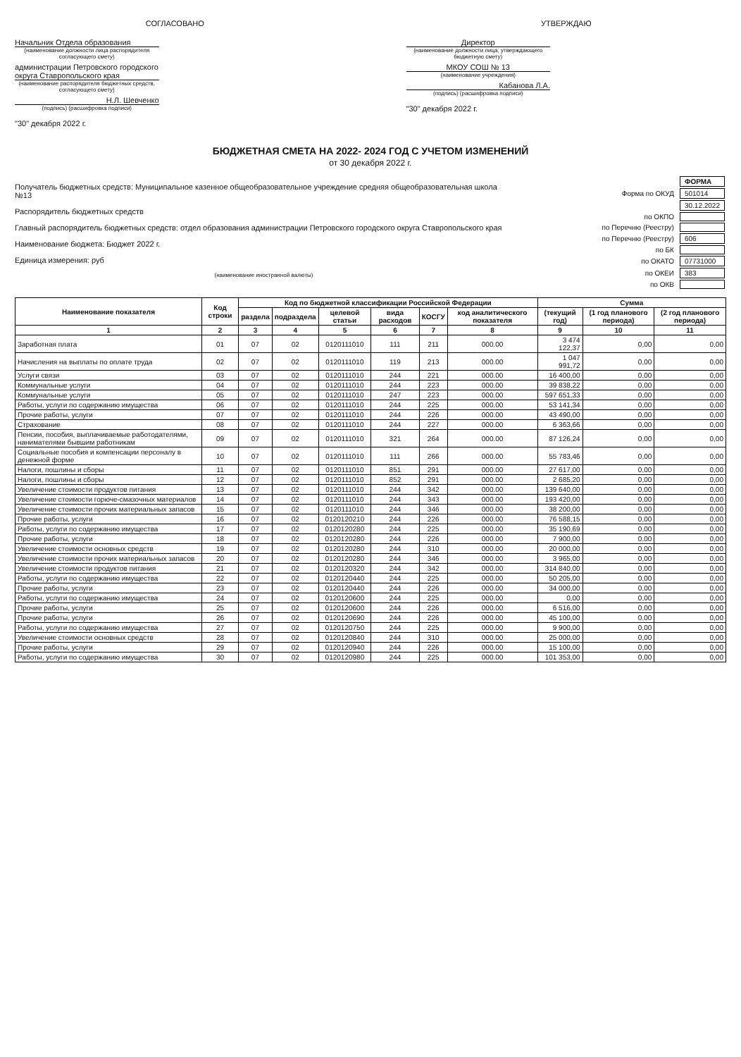СОГЛАСОВАНО
Начальник Отдела образования
(наименование должности лица распорядителя согласующего смету)
администрации Петровского городского округа Ставропольского края
(наименование распорядителя бюджетных средств, согласующего смету)
Н.Л. Шевченко
(подпись) (расшифровка подписи)
"30" декабря 2022 г.
УТВЕРЖДАЮ
Директор
(наименование должности лица, утверждающего бюджетную смету)
МКОУ СОШ № 13
(наименование учреждения)
Кабанова Л.А.
(подпись) (расшифровка подписи)
"30" декабря 2022 г.
БЮДЖЕТНАЯ СМЕТА НА 2022- 2024 ГОД С УЧЕТОМ ИЗМЕНЕНИЙ
от 30 декабря 2022 г.
Получатель бюджетных средств: Муниципальное казенное общеобразовательное учреждение средняя общеобразовательная школа №13
Распорядитель бюджетных средств
Главный распорядитель бюджетных средств: отдел образования администрации Петровского городского округа Ставропольского края
Наименование бюджета: Бюджет 2022 г.
Единица измерения: руб
(наименование иностранной валюты)
| | ФОРМА |
| Форма по ОКУД | 501014 |
| | 30.12.2022 |
| по ОКПО | |
| по Перечню (Реестру) | |
| по Перечню (Реестру) | 606 |
| по БК | |
| по ОКАТО | 07731000 |
| по ОКЕИ | 383 |
| по ОКВ | |
| Наименование показателя | Код строки | Код по бюджетной классификации Российской Федерации | | | | | | Сумма | | |
| --- | --- | --- | --- | --- | --- | --- | --- | --- | --- | --- |
| | | раздела | подраздела | целевой статьи | вида расходов | КОСГУ | код аналитического показателя | (текущий год) | (1 год планового периода) | (2 год планового периода) |
| 1 | 2 | 3 | 4 | 5 | 6 | 7 | 8 | 9 | 10 | 11 |
| Заработная плата | 01 | 07 | 02 | 0120111010 | 111 | 211 | 000.00 | 3 474 122,37 | 0,00 | 0,00 |
| Начисления на выплаты по оплате труда | 02 | 07 | 02 | 0120111010 | 119 | 213 | 000.00 | 1 047 991,72 | 0,00 | 0,00 |
| Услуги связи | 03 | 07 | 02 | 0120111010 | 244 | 221 | 000.00 | 16 400,00 | 0,00 | 0,00 |
| Коммунальные услуги | 04 | 07 | 02 | 0120111010 | 244 | 223 | 000.00 | 39 838,22 | 0,00 | 0,00 |
| Коммунальные услуги | 05 | 07 | 02 | 0120111010 | 247 | 223 | 000.00 | 597 651,33 | 0,00 | 0,00 |
| Работы, услуги по содержанию имущества | 06 | 07 | 02 | 0120111010 | 244 | 225 | 000.00 | 53 141,34 | 0,00 | 0,00 |
| Прочие работы, услуги | 07 | 07 | 02 | 0120111010 | 244 | 226 | 000.00 | 43 490,00 | 0,00 | 0,00 |
| Страхование | 08 | 07 | 02 | 0120111010 | 244 | 227 | 000.00 | 6 363,66 | 0,00 | 0,00 |
| Пенсии, пособия, выплачиваемые работодателями, нанимателями бывшим работникам | 09 | 07 | 02 | 0120111010 | 321 | 264 | 000.00 | 87 126,24 | 0,00 | 0,00 |
| Социальные пособия и компенсации персоналу в денежной форме | 10 | 07 | 02 | 0120111010 | 111 | 266 | 000.00 | 55 783,46 | 0,00 | 0,00 |
| Налоги, пошлины и сборы | 11 | 07 | 02 | 0120111010 | 851 | 291 | 000.00 | 27 617,00 | 0,00 | 0,00 |
| Налоги, пошлины и сборы | 12 | 07 | 02 | 0120111010 | 852 | 291 | 000.00 | 2 685,20 | 0,00 | 0,00 |
| Увеличение стоимости продуктов питания | 13 | 07 | 02 | 0120111010 | 244 | 342 | 000.00 | 139 640,00 | 0,00 | 0,00 |
| Увеличение стоимости горюче-смазочных материалов | 14 | 07 | 02 | 0120111010 | 244 | 343 | 000.00 | 193 420,00 | 0,00 | 0,00 |
| Увеличение стоимости прочих материальных запасов | 15 | 07 | 02 | 0120111010 | 244 | 346 | 000.00 | 38 200,00 | 0,00 | 0,00 |
| Прочие работы, услуги | 16 | 07 | 02 | 0120120210 | 244 | 226 | 000.00 | 76 588,15 | 0,00 | 0,00 |
| Работы, услуги по содержанию имущества | 17 | 07 | 02 | 0120120280 | 244 | 225 | 000.00 | 35 190,69 | 0,00 | 0,00 |
| Прочие работы, услуги | 18 | 07 | 02 | 0120120280 | 244 | 226 | 000.00 | 7 900,00 | 0,00 | 0,00 |
| Увеличение стоимости основных средств | 19 | 07 | 02 | 0120120280 | 244 | 310 | 000.00 | 20 000,00 | 0,00 | 0,00 |
| Увеличение стоимости прочих материальных запасов | 20 | 07 | 02 | 0120120280 | 244 | 346 | 000.00 | 3 965,00 | 0,00 | 0,00 |
| Увеличение стоимости продуктов питания | 21 | 07 | 02 | 0120120320 | 244 | 342 | 000.00 | 314 840,00 | 0,00 | 0,00 |
| Работы, услуги по содержанию имущества | 22 | 07 | 02 | 0120120440 | 244 | 225 | 000.00 | 50 205,00 | 0,00 | 0,00 |
| Прочие работы, услуги | 23 | 07 | 02 | 0120120440 | 244 | 226 | 000.00 | 34 000,00 | 0,00 | 0,00 |
| Работы, услуги по содержанию имущества | 24 | 07 | 02 | 0120120600 | 244 | 225 | 000.00 | 0,00 | 0,00 | 0,00 |
| Прочие работы, услуги | 25 | 07 | 02 | 0120120600 | 244 | 226 | 000.00 | 6 516,00 | 0,00 | 0,00 |
| Прочие работы, услуги | 26 | 07 | 02 | 0120120690 | 244 | 226 | 000.00 | 45 100,00 | 0,00 | 0,00 |
| Работы, услуги по содержанию имущества | 27 | 07 | 02 | 0120120750 | 244 | 225 | 000.00 | 9 900,00 | 0,00 | 0,00 |
| Увеличение стоимости основных средств | 28 | 07 | 02 | 0120120840 | 244 | 310 | 000.00 | 25 000,00 | 0,00 | 0,00 |
| Прочие работы, услуги | 29 | 07 | 02 | 0120120940 | 244 | 226 | 000.00 | 15 100,00 | 0,00 | 0,00 |
| Работы, услуги по содержанию имущества | 30 | 07 | 02 | 0120120980 | 244 | 225 | 000.00 | 101 353,00 | 0,00 | 0,00 |